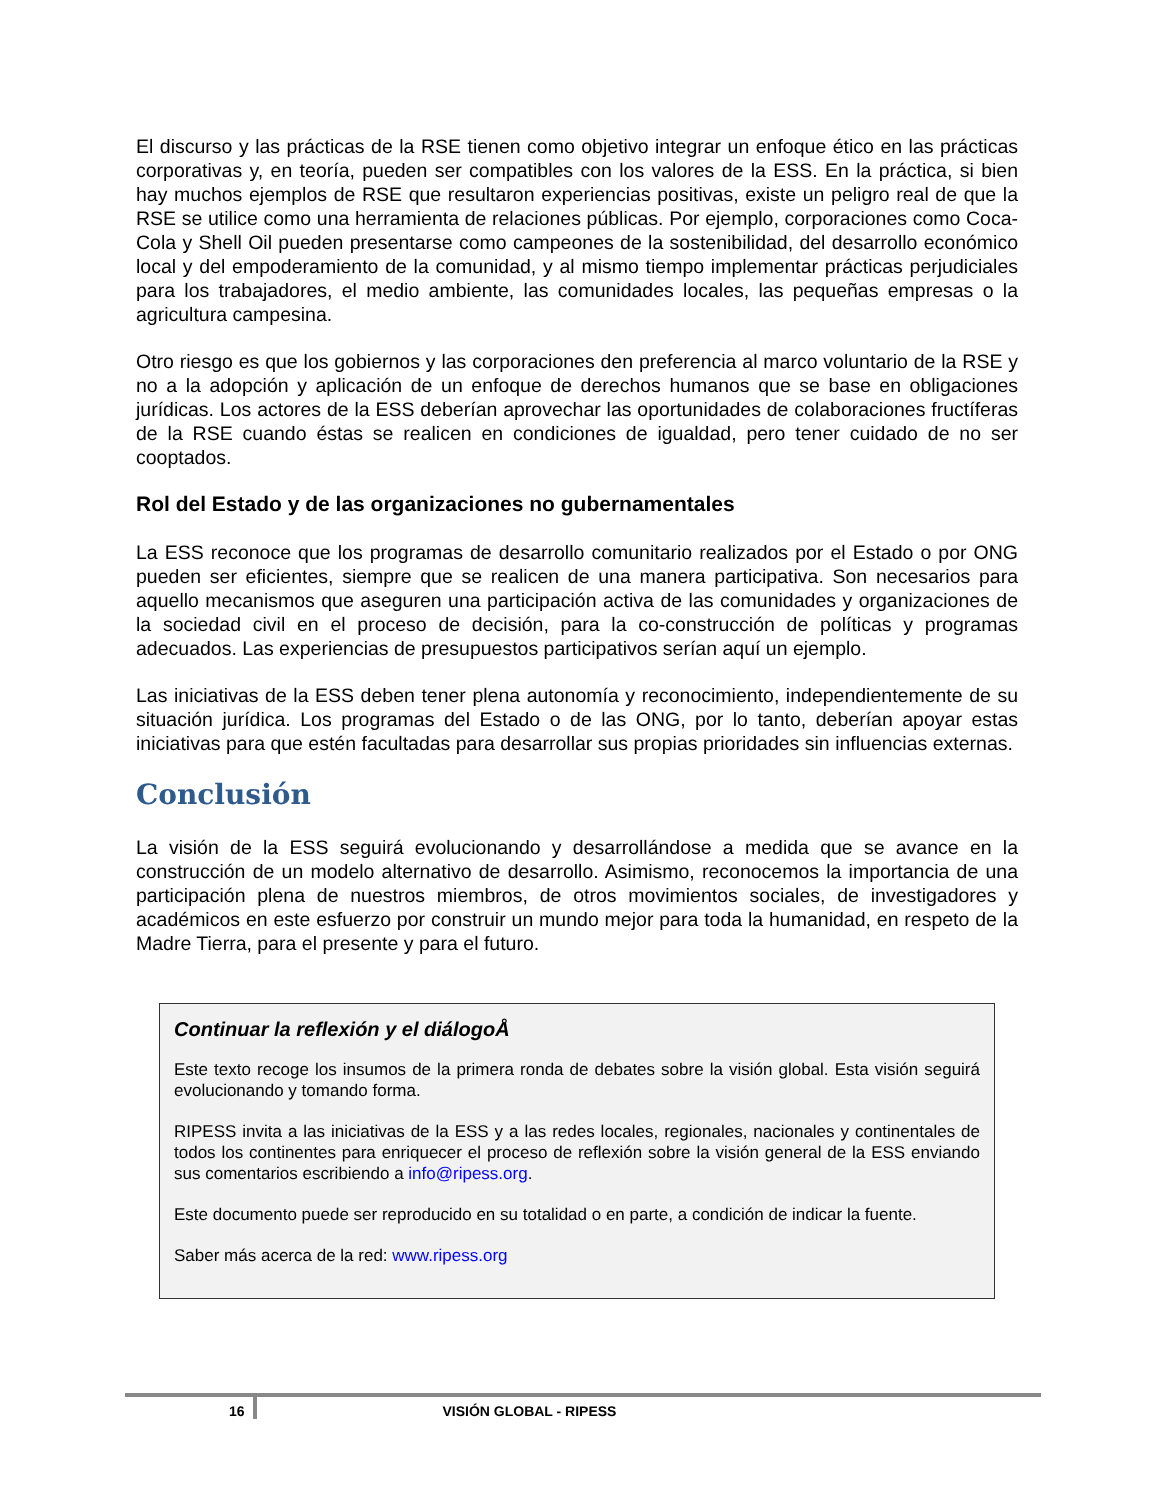El discurso y las prácticas de la RSE tienen como objetivo integrar un enfoque ético en las prácticas corporativas y, en teoría, pueden ser compatibles con los valores de la ESS. En la práctica, si bien hay muchos ejemplos de RSE que resultaron experiencias positivas, existe un peligro real de que la RSE se utilice como una herramienta de relaciones públicas. Por ejemplo, corporaciones como Coca-Cola y Shell Oil pueden presentarse como campeones de la sostenibilidad, del desarrollo económico local y del empoderamiento de la comunidad, y al mismo tiempo implementar prácticas perjudiciales para los trabajadores, el medio ambiente, las comunidades locales, las pequeñas empresas o la agricultura campesina.
Otro riesgo es que los gobiernos y las corporaciones den preferencia al marco voluntario de la RSE y no a la adopción y aplicación de un enfoque de derechos humanos que se base en obligaciones jurídicas. Los actores de la ESS deberían aprovechar las oportunidades de colaboraciones fructíferas de la RSE cuando éstas se realicen en condiciones de igualdad, pero tener cuidado de no ser cooptados.
Rol del Estado y de las organizaciones no gubernamentales
La ESS reconoce que los programas de desarrollo comunitario realizados por el Estado o por ONG pueden ser eficientes, siempre que se realicen de una manera participativa. Son necesarios para aquello mecanismos que aseguren una participación activa de las comunidades y organizaciones de la sociedad civil en el proceso de decisión, para la co-construcción de políticas y programas adecuados. Las experiencias de presupuestos participativos serían aquí un ejemplo.
Las iniciativas de la ESS deben tener plena autonomía y reconocimiento, independientemente de su situación jurídica. Los programas del Estado o de las ONG, por lo tanto, deberían apoyar estas iniciativas para que estén facultadas para desarrollar sus propias prioridades sin influencias externas.
Conclusión
La visión de la ESS seguirá evolucionando y desarrollándose a medida que se avance en la construcción de un modelo alternativo de desarrollo. Asimismo, reconocemos la importancia de una participación plena de nuestros miembros, de otros movimientos sociales, de investigadores y académicos en este esfuerzo por construir un mundo mejor para toda la humanidad, en respeto de la Madre Tierra, para el presente y para el futuro.
Continuar la reflexión y el diálogoÅ
Este texto recoge los insumos de la primera ronda de debates sobre la visión global. Esta visión seguirá evolucionando y tomando forma.
RIPESS invita a las iniciativas de la ESS y a las redes locales, regionales, nacionales y continentales de todos los continentes para enriquecer el proceso de reflexión sobre la visión general de la ESS enviando sus comentarios escribiendo a info@ripess.org.
Este documento puede ser reproducido en su totalidad o en parte, a condición de indicar la fuente.
Saber más acerca de la red: www.ripess.org
16 VISIÓN GLOBAL - RIPESS